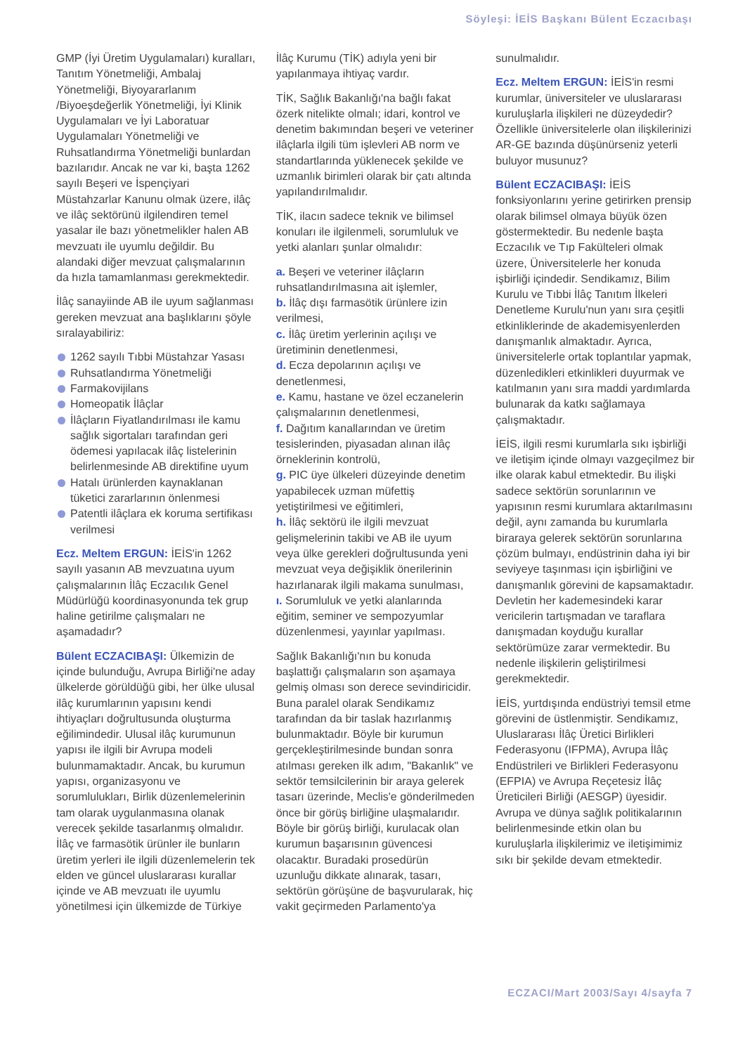Söyleşi: İEİS Başkanı Bülent Eczacıbaşı
GMP (İyi Üretim Uygulamaları) kuralları, Tanıtım Yönetmeliği, Ambalaj Yönetmeliği, Biyoyararlanım /Biyoeşdeğerlik Yönetmeliği, İyi Klinik Uygulamaları ve İyi Laboratuar Uygulamaları Yönetmeliği ve Ruhsatlandırma Yönetmeliği bunlardan bazılarıdır. Ancak ne var ki, başta 1262 sayılı Beşeri ve İspençiyari Müstahzarlar Kanunu olmak üzere, ilâç ve ilâç sektörünü ilgilendiren temel yasalar ile bazı yönetmelikler halen AB mevzuatı ile uyumlu değildir. Bu alandaki diğer mevzuat çalışmalarının da hızla tamamlanması gerekmektedir.
İlâç sanayiinde AB ile uyum sağlanması gereken mevzuat ana başlıklarını şöyle sıralayabiliriz:
1262 sayılı Tıbbi Müstahzar Yasası
Ruhsatlandırma Yönetmeliği
Farmakovijilans
Homeopatik İlâçlar
İlâçların Fiyatlandırılması ile kamu sağlık sigortaları tarafından geri ödemesi yapılacak ilâç listelerinin belirlenmesinde AB direktifine uyum
Hatalı ürünlerden kaynaklanan tüketici zararlarının önlenmesi
Patentli ilâçlara ek koruma sertifikası verilmesi
Ecz. Meltem ERGUN: İEİS'in 1262 sayılı yasanın AB mevzuatına uyum çalışmalarının İlâç Eczacılık Genel Müdürlüğü koordinasyonunda tek grup haline getirilme çalışmaları ne aşamadadır?
Bülent ECZACIBAŞI: Ülkemizin de içinde bulunduğu, Avrupa Birliği'ne aday ülkelerde görüldüğü gibi, her ülke ulusal ilâç kurumlarının yapısını kendi ihtiyaçları doğrultusunda oluşturma eğilimindedir. Ulusal ilâç kurumunun yapısı ile ilgili bir Avrupa modeli bulunmamaktadır. Ancak, bu kurumun yapısı, organizasyonu ve sorumlulukları, Birlik düzenlemelerinin tam olarak uygulanmasına olanak verecek şekilde tasarlanmış olmalıdır. İlâç ve farmasötik ürünler ile bunların üretim yerleri ile ilgili düzenlemelerin tek elden ve güncel uluslararası kurallar içinde ve AB mevzuatı ile uyumlu yönetilmesi için ülkemizde de Türkiye
İlâç Kurumu (TİK) adıyla yeni bir yapılanmaya ihtiyaç vardır.
TİK, Sağlık Bakanlığı'na bağlı fakat özerk nitelikte olmalı; idari, kontrol ve denetim bakımından beşeri ve veteriner ilâçlarla ilgili tüm işlevleri AB norm ve standartlarında yüklenecek şekilde ve uzmanlık birimleri olarak bir çatı altında yapılandırılmalıdır.
TİK, ilacın sadece teknik ve bilimsel konuları ile ilgilenmeli, sorumluluk ve yetki alanları şunlar olmalıdır:
a. Beşeri ve veteriner ilâçların ruhsatlandırılmasına ait işlemler,
b. İlâç dışı farmasötik ürünlere izin verilmesi,
c. İlâç üretim yerlerinin açılışı ve üretiminin denetlenmesi,
d. Ecza depolarının açılışı ve denetlenmesi,
e. Kamu, hastane ve özel eczanelerin çalışmalarının denetlenmesi,
f. Dağıtım kanallarından ve üretim tesislerinden, piyasadan alınan ilâç örneklerinin kontrolü,
g. PIC üye ülkeleri düzeyinde denetim yapabilecek uzman müfettiş yetiştirilmesi ve eğitimleri,
h. İlâç sektörü ile ilgili mevzuat gelişmelerinin takibi ve AB ile uyum veya ülke gerekleri doğrultusunda yeni mevzuat veya değişiklik önerilerinin hazırlanarak ilgili makama sunulması,
ı. Sorumluluk ve yetki alanlarında eğitim, seminer ve sempozyumlar düzenlenmesi, yayınlar yapılması.
Sağlık Bakanlığı'nın bu konuda başlattığı çalışmaların son aşamaya gelmiş olması son derece sevindiricidir. Buna paralel olarak Sendikamız tarafından da bir taslak hazırlanmış bulunmaktadır. Böyle bir kurumun gerçekleştirilmesinde bundan sonra atılması gereken ilk adım, "Bakanlık" ve sektör temsilcilerinin bir araya gelerek tasarı üzerinde, Meclis'e gönderilmeden önce bir görüş birliğine ulaşmalarıdır. Böyle bir görüş birliği, kurulacak olan kurumun başarısının güvencesi olacaktır. Buradaki prosedürün uzunluğu dikkate alınarak, tasarı, sektörün görüşüne de başvurularak, hiç vakit geçirmeden Parlamento'ya
sunulmalıdır.
Ecz. Meltem ERGUN: İEİS'in resmi kurumlar, üniversiteler ve uluslararası kuruluşlarla ilişkileri ne düzeydedir? Özellikle üniversitelerle olan ilişkilerinizi AR-GE bazında düşünürseniz yeterli buluyor musunuz?
Bülent ECZACIBAŞI: İEİS fonksiyonlarını yerine getirirken prensip olarak bilimsel olmaya büyük özen göstermektedir. Bu nedenle başta Eczacılık ve Tıp Fakülteleri olmak üzere, Üniversitelerle her konuda işbirliği içindedir. Sendikamız, Bilim Kurulu ve Tıbbi İlâç Tanıtım İlkeleri Denetleme Kurulu'nun yanı sıra çeşitli etkinliklerinde de akademisyenlerden danışmanlık almaktadır. Ayrıca, üniversitelerle ortak toplantılar yapmak, düzenledikleri etkinlikleri duyurmak ve katılmanın yanı sıra maddi yardımlarda bulunarak da katkı sağlamaya çalışmaktadır.
İEİS, ilgili resmi kurumlarla sıkı işbirliği ve iletişim içinde olmayı vazgeçilmez bir ilke olarak kabul etmektedir. Bu ilişki sadece sektörün sorunlarının ve yapısının resmi kurumlara aktarılmasını değil, aynı zamanda bu kurumlarla biraraya gelerek sektörün sorunlarına çözüm bulmayı, endüstrinin daha iyi bir seviyeye taşınması için işbirliğini ve danışmanlık görevini de kapsamaktadır. Devletin her kademesindeki karar vericilerin tartışmadan ve taraflara danışmadan koyduğu kurallar sektörümüze zarar vermektedir. Bu nedenle ilişkilerin geliştirilmesi gerekmektedir.
İEİS, yurtdışında endüstriyi temsil etme görevini de üstlenmiştir. Sendikamız, Uluslararası İlâç Üretici Birlikleri Federasyonu (IFPMA), Avrupa İlâç Endüstrileri ve Birlikleri Federasyonu (EFPIA) ve Avrupa Reçetesiz İlâç Üreticileri Birliği (AESGP) üyesidir. Avrupa ve dünya sağlık politikalarının belirlenmesinde etkin olan bu kuruluşlarla ilişkilerimiz ve iletişimimiz sıkı bir şekilde devam etmektedir.
ECZACI/Mart 2003/Sayı 4/sayfa 7